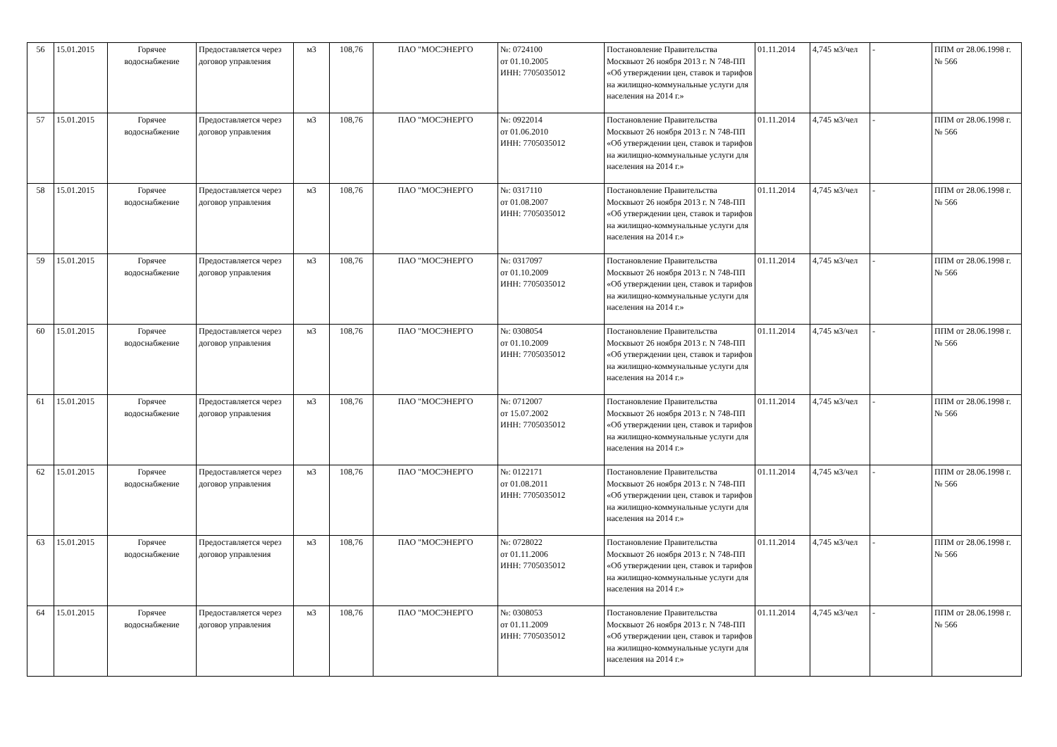| 56 | 15.01.2015 | Горячее водоснабжение | Предоставляется через договор управления | м3 | 108,76 | ПАО "МОСЭНЕРГО | №: 0724100 от 01.10.2005 ИНН: 7705035012 | Постановление Правительства Москвыот 26 ноября 2013 г. N 748-ПП «Об утверждении цен, ставок и тарифов на жилищно-коммунальные услуги для населения на 2014 г.» | 01.11.2014 | 4,745 м3/чел | - | ППМ от 28.06.1998 г. № 566 |
| 57 | 15.01.2015 | Горячее водоснабжение | Предоставляется через договор управления | м3 | 108,76 | ПАО "МОСЭНЕРГО | №: 0922014 от 01.06.2010 ИНН: 7705035012 | Постановление Правительства Москвыот 26 ноября 2013 г. N 748-ПП «Об утверждении цен, ставок и тарифов на жилищно-коммунальные услуги для населения на 2014 г.» | 01.11.2014 | 4,745 м3/чел | - | ППМ от 28.06.1998 г. № 566 |
| 58 | 15.01.2015 | Горячее водоснабжение | Предоставляется через договор управления | м3 | 108,76 | ПАО "МОСЭНЕРГО | №: 0317110 от 01.08.2007 ИНН: 7705035012 | Постановление Правительства Москвыот 26 ноября 2013 г. N 748-ПП «Об утверждении цен, ставок и тарифов на жилищно-коммунальные услуги для населения на 2014 г.» | 01.11.2014 | 4,745 м3/чел | - | ППМ от 28.06.1998 г. № 566 |
| 59 | 15.01.2015 | Горячее водоснабжение | Предоставляется через договор управления | м3 | 108,76 | ПАО "МОСЭНЕРГО | №: 0317097 от 01.10.2009 ИНН: 7705035012 | Постановление Правительства Москвыот 26 ноября 2013 г. N 748-ПП «Об утверждении цен, ставок и тарифов на жилищно-коммунальные услуги для населения на 2014 г.» | 01.11.2014 | 4,745 м3/чел | - | ППМ от 28.06.1998 г. № 566 |
| 60 | 15.01.2015 | Горячее водоснабжение | Предоставляется через договор управления | м3 | 108,76 | ПАО "МОСЭНЕРГО | №: 0308054 от 01.10.2009 ИНН: 7705035012 | Постановление Правительства Москвыот 26 ноября 2013 г. N 748-ПП «Об утверждении цен, ставок и тарифов на жилищно-коммунальные услуги для населения на 2014 г.» | 01.11.2014 | 4,745 м3/чел | - | ППМ от 28.06.1998 г. № 566 |
| 61 | 15.01.2015 | Горячее водоснабжение | Предоставляется через договор управления | м3 | 108,76 | ПАО "МОСЭНЕРГО | №: 0712007 от 15.07.2002 ИНН: 7705035012 | Постановление Правительства Москвыот 26 ноября 2013 г. N 748-ПП «Об утверждении цен, ставок и тарифов на жилищно-коммунальные услуги для населения на 2014 г.» | 01.11.2014 | 4,745 м3/чел | - | ППМ от 28.06.1998 г. № 566 |
| 62 | 15.01.2015 | Горячее водоснабжение | Предоставляется через договор управления | м3 | 108,76 | ПАО "МОСЭНЕРГО | №: 0122171 от 01.08.2011 ИНН: 7705035012 | Постановление Правительства Москвыот 26 ноября 2013 г. N 748-ПП «Об утверждении цен, ставок и тарифов на жилищно-коммунальные услуги для населения на 2014 г.» | 01.11.2014 | 4,745 м3/чел | - | ППМ от 28.06.1998 г. № 566 |
| 63 | 15.01.2015 | Горячее водоснабжение | Предоставляется через договор управления | м3 | 108,76 | ПАО "МОСЭНЕРГО | №: 0728022 от 01.11.2006 ИНН: 7705035012 | Постановление Правительства Москвыот 26 ноября 2013 г. N 748-ПП «Об утверждении цен, ставок и тарифов на жилищно-коммунальные услуги для населения на 2014 г.» | 01.11.2014 | 4,745 м3/чел | - | ППМ от 28.06.1998 г. № 566 |
| 64 | 15.01.2015 | Горячее водоснабжение | Предоставляется через договор управления | м3 | 108,76 | ПАО "МОСЭНЕРГО | №: 0308053 от 01.11.2009 ИНН: 7705035012 | Постановление Правительства Москвыот 26 ноября 2013 г. N 748-ПП «Об утверждении цен, ставок и тарифов на жилищно-коммунальные услуги для населения на 2014 г.» | 01.11.2014 | 4,745 м3/чел | - | ППМ от 28.06.1998 г. № 566 |